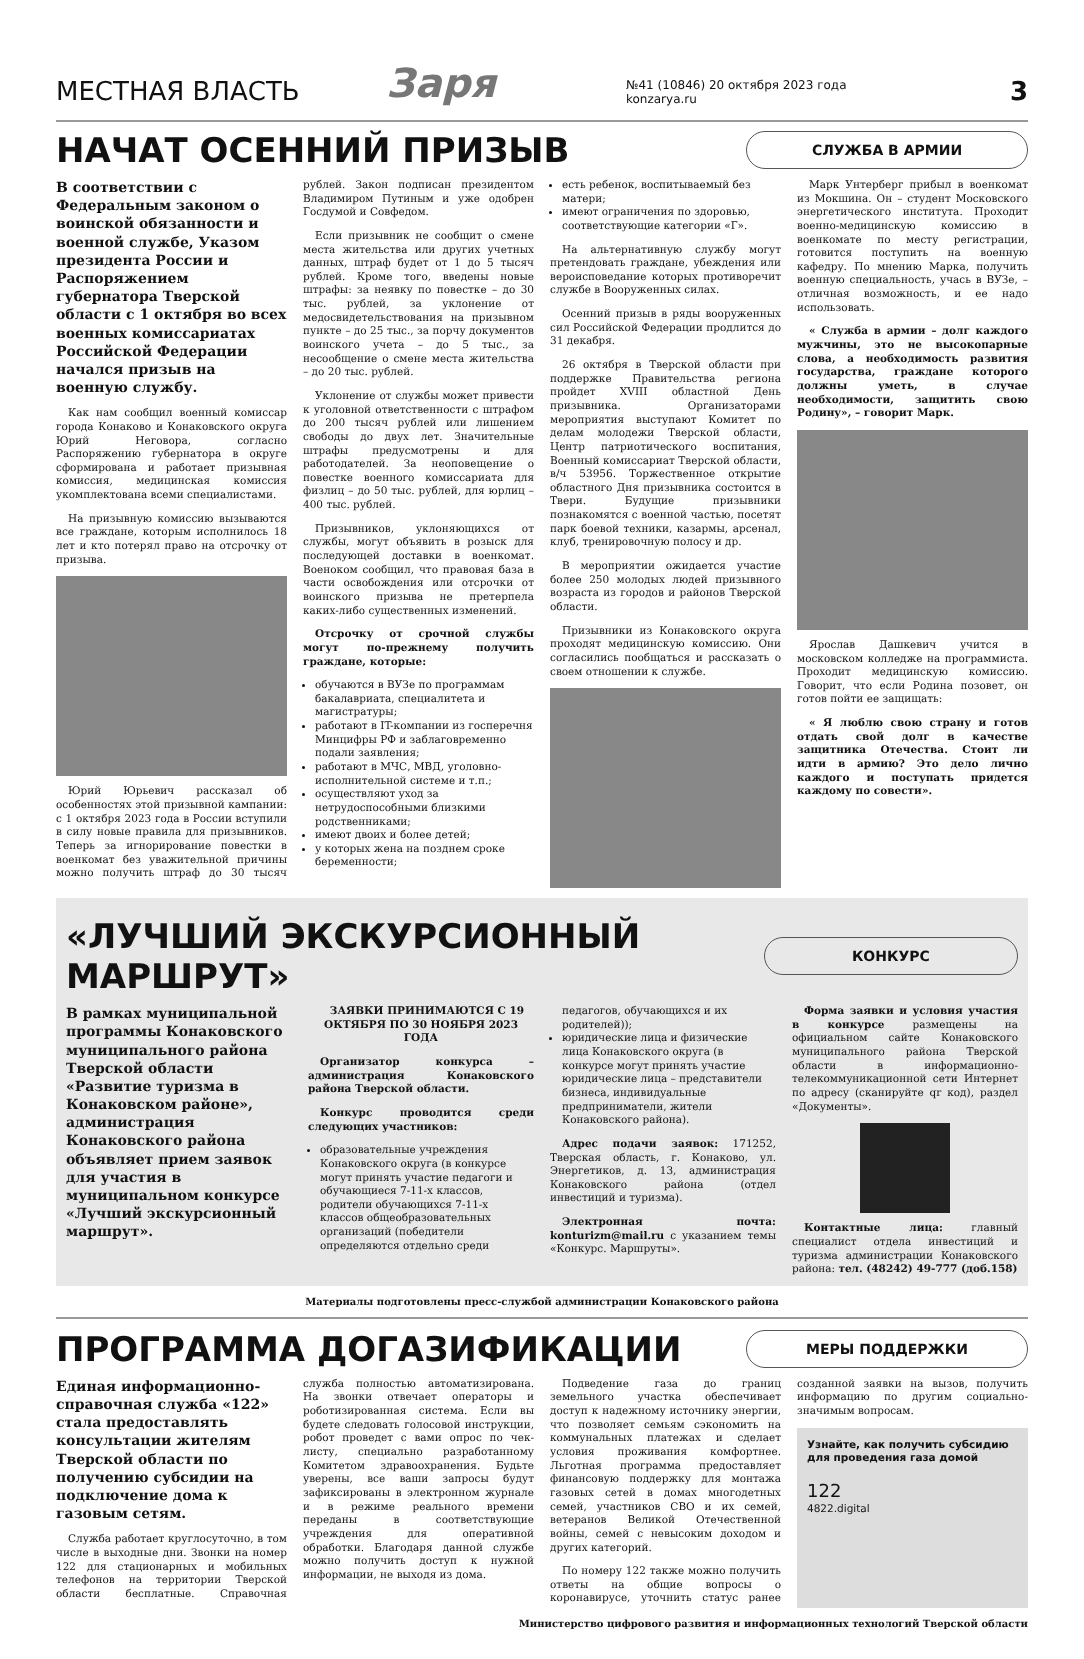МЕСТНАЯ ВЛАСТЬ
Заря
№41 (10846) 20 октября 2023 года
konzarya.ru
3
НАЧАТ ОСЕННИЙ ПРИЗЫВ
СЛУЖБА В АРМИИ
В соответствии с Федеральным законом о воинской обязанности и военной службе, Указом президента России и Распоряжением губернатора Тверской области с 1 октября во всех военных комиссариатах Российской Федерации начался призыв на военную службу.
Как нам сообщил военный комиссар города Конаково и Конаковского округа Юрий Неговора, согласно Распоряжению губернатора в округе сформирована и работает призывная комиссия, медицинская комиссия укомплектована всеми специалистами.
На призывную комиссию вызываются все граждане, которым исполнилось 18 лет и кто потерял право на отсрочку от призыва.
Юрий Юрьевич рассказал об особенностях этой призывной кампании: с 1 октября 2023 года в России вступили в силу новые правила для призывников. Теперь за игнорирование повестки в военкомат без уважительной причины можно получить штраф до 30 тысяч рублей. Закон подписан президентом Владимиром Путиным и уже одобрен Госдумой и Совфедом.
Если призывник не сообщит о смене места жительства или других учетных данных, штраф будет от 1 до 5 тысяч рублей. Кроме того, введены новые штрафы: за неявку по повестке – до 30 тыс. рублей, за уклонение от медосвидетельствования на призывном пункте – до 25 тыс., за порчу документов воинского учета – до 5 тыс., за несообщение о смене места жительства – до 20 тыс. рублей.
Уклонение от службы может привести к уголовной ответственности с штрафом до 200 тысяч рублей или лишением свободы до двух лет. Значительные штрафы предусмотрены и для работодателей. За неоповещение о повестке военного комиссариата для физлиц – до 50 тыс. рублей, для юрлиц – 400 тыс. рублей.
Призывников, уклоняющихся от службы, могут объявить в розыск для последующей доставки в военкомат. Военоком сообщил, что правовая база в части освобождения или отсрочки от воинского призыва не претерпела каких-либо существенных изменений.
Отсрочку от срочной службы могут по-прежнему получить граждане, которые:
обучаются в ВУЗе по программам бакалавриата, специалитета и магистратуры;
работают в IT-компании из госперечня Минцифры РФ и заблаговременно подали заявления;
работают в МЧС, МВД, уголовно-исполнительной системе и т.п.;
осуществляют уход за нетрудоспособными близкими родственниками;
имеют двоих и более детей;
у которых жена на позднем сроке беременности;
есть ребенок, воспитываемый без матери;
имеют ограничения по здоровью, соответствующие категории «Г».
На альтернативную службу могут претендовать граждане, убеждения или вероисповедание которых противоречит службе в Вооруженных силах.
Осенний призыв в ряды вооруженных сил Российской Федерации продлится до 31 декабря.
26 октября в Тверской области при поддержке Правительства региона пройдет XVIII областной День призывника. Организаторами мероприятия выступают Комитет по делам молодежи Тверской области, Центр патриотического воспитания, Военный комиссариат Тверской области, в/ч 53956. Торжественное открытие областного Дня призывника состоится в Твери. Будущие призывники познакомятся с военной частью, посетят парк боевой техники, казармы, арсенал, клуб, тренировочную полосу и др.
В мероприятии ожидается участие более 250 молодых людей призывного возраста из городов и районов Тверской области.
Призывники из Конаковского округа проходят медицинскую комиссию. Они согласились пообщаться и рассказать о своем отношении к службе.
Марк Унтерберг прибыл в военкомат из Мокшина. Он – студент Московского энергетического института. Проходит военно-медицинскую комиссию в военкомате по месту регистрации, готовится поступить на военную кафедру. По мнению Марка, получить военную специальность, учась в ВУЗе, – отличная возможность, и ее надо использовать.
« Служба в армии – долг каждого мужчины, это не высокопарные слова, а необходимость развития государства, граждане которого должны уметь, в случае необходимости, защитить свою Родину», – говорит Марк.
Ярослав Дашкевич учится в московском колледже на программиста. Проходит медицинскую комиссию. Говорит, что если Родина позовет, он готов пойти ее защищать:
« Я люблю свою страну и готов отдать свой долг в качестве защитника Отечества. Стоит ли идти в армию? Это дело лично каждого и поступать придется каждому по совести».
«ЛУЧШИЙ ЭКСКУРСИОННЫЙ МАРШРУТ»
КОНКУРС
В рамках муниципальной программы Конаковского муниципального района Тверской области «Развитие туризма в Конаковском районе», администрация Конаковского района объявляет прием заявок для участия в муниципальном конкурсе «Лучший экскурсионный маршрут».
ЗАЯВКИ ПРИНИМАЮТСЯ С 19 ОКТЯБРЯ ПО 30 НОЯБРЯ 2023 ГОДА
Организатор конкурса – администрация Конаковского района Тверской области.
Конкурс проводится среди следующих участников:
образовательные учреждения Конаковского округа (в конкурсе могут принять участие педагоги и обучающиеся 7-11-х классов, родители обучающихся 7-11-х классов общеобразовательных организаций (победители определяются отдельно среди педагогов, обучающихся и их родителей));
юридические лица и физические лица Конаковского округа (в конкурсе могут принять участие юридические лица – представители бизнеса, индивидуальные предприниматели, жители Конаковского района).
Адрес подачи заявок: 171252, Тверская область, г. Конаково, ул. Энергетиков, д. 13, администрация Конаковского района (отдел инвестиций и туризма).
Электронная почта: konturizm@mail.ru с указанием темы «Конкурс. Маршруты».
Форма заявки и условия участия в конкурсе размещены на официальном сайте Конаковского муниципального района Тверской области в информационно-телекоммуникационной сети Интернет по адресу (сканируйте qr код), раздел «Документы».
Контактные лица: главный специалист отдела инвестиций и туризма администрации Конаковского района: тел. (48242) 49-777 (доб.158)
Материалы подготовлены пресс-службой администрации Конаковского района
ПРОГРАММА ДОГАЗИФИКАЦИИ
МЕРЫ ПОДДЕРЖКИ
Единая информационно-справочная служба «122» стала предоставлять консультации жителям Тверской области по получению субсидии на подключение дома к газовым сетям.
Служба работает круглосуточно, в том числе в выходные дни. Звонки на номер 122 для стационарных и мобильных телефонов на территории Тверской области бесплатные. Справочная служба полностью автоматизирована. На звонки отвечает операторы и роботизированная система. Если вы будете следовать голосовой инструкции, робот проведет с вами опрос по чек-листу, специально разработанному Комитетом здравоохранения. Будьте уверены, все ваши запросы будут зафиксированы в электронном журнале и в режиме реального времени переданы в соответствующие учреждения для оперативной обработки. Благодаря данной службе можно получить доступ к нужной информации, не выходя из дома.
Подведение газа до границ земельного участка обеспечивает доступ к надежному источнику энергии, что позволяет семьям сэкономить на коммунальных платежах и сделает условия проживания комфортнее. Льготная программа предоставляет финансовую поддержку для монтажа газовых сетей в домах многодетных семей, участников СВО и их семей, ветеранов Великой Отечественной войны, семей с невысоким доходом и других категорий.
По номеру 122 также можно получить ответы на общие вопросы о коронавирусе, уточнить статус ранее созданной заявки на вызов, получить информацию по другим социально-значимым вопросам.
Узнайте, как получить субсидию для проведения газа домой
122
4822.digital
Министерство цифрового развития и информационных технологий Тверской области